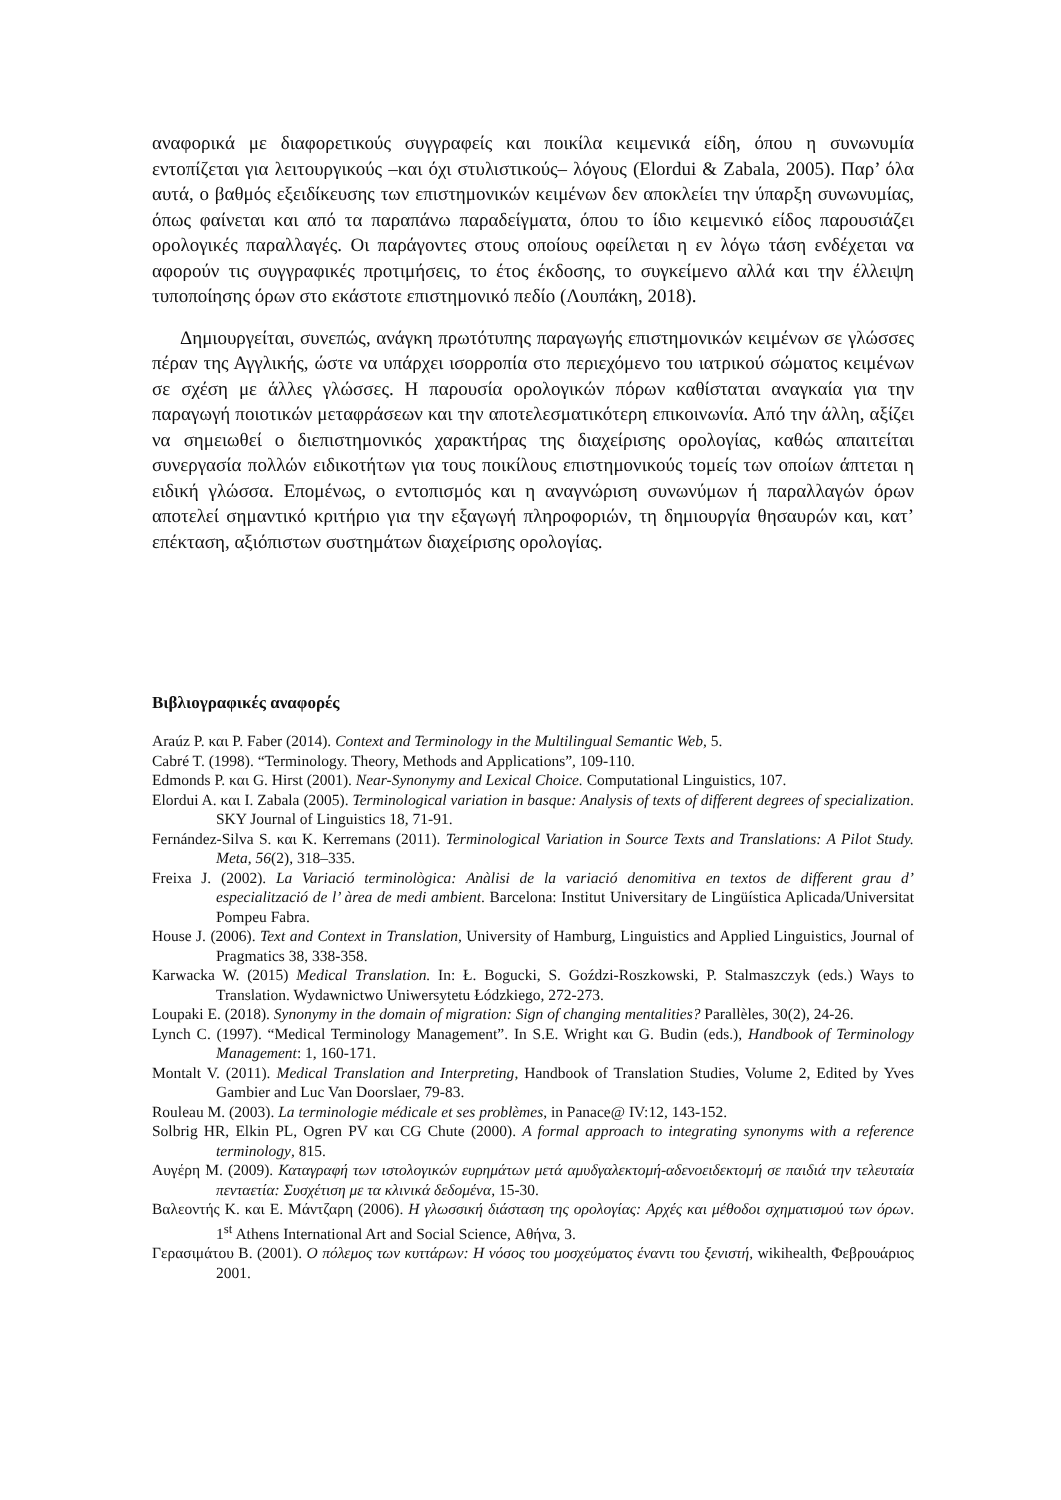αναφορικά με διαφορετικούς συγγραφείς και ποικίλα κειμενικά είδη, όπου η συνωνυμία εντοπίζεται για λειτουργικούς –και όχι στυλιστικούς– λόγους (Elordui & Zabala, 2005). Παρ’ όλα αυτά, ο βαθμός εξειδίκευσης των επιστημονικών κειμένων δεν αποκλείει την ύπαρξη συνωνυμίας, όπως φαίνεται και από τα παραπάνω παραδείγματα, όπου το ίδιο κειμενικό είδος παρουσιάζει ορολογικές παραλλαγές. Οι παράγοντες στους οποίους οφείλεται η εν λόγω τάση ενδέχεται να αφορούν τις συγγραφικές προτιμήσεις, το έτος έκδοσης, το συγκείμενο αλλά και την έλλειψη τυποποίησης όρων στο εκάστοτε επιστημονικό πεδίο (Λουπάκη, 2018).
Δημιουργείται, συνεπώς, ανάγκη πρωτότυπης παραγωγής επιστημονικών κειμένων σε γλώσσες πέραν της Αγγλικής, ώστε να υπάρχει ισορροπία στο περιεχόμενο του ιατρικού σώματος κειμένων σε σχέση με άλλες γλώσσες. Η παρουσία ορολογικών πόρων καθίσταται αναγκαία για την παραγωγή ποιοτικών μεταφράσεων και την αποτελεσματικότερη επικοινωνία. Από την άλλη, αξίζει να σημειωθεί ο διεπιστημονικός χαρακτήρας της διαχείρισης ορολογίας, καθώς απαιτείται συνεργασία πολλών ειδικοτήτων για τους ποικίλους επιστημονικούς τομείς των οποίων άπτεται η ειδική γλώσσα. Επομένως, ο εντοπισμός και η αναγνώριση συνωνύμων ή παραλλαγών όρων αποτελεί σημαντικό κριτήριο για την εξαγωγή πληροφοριών, τη δημιουργία θησαυρών και, κατ’ επέκταση, αξιόπιστων συστημάτων διαχείρισης ορολογίας.
Βιβλιογραφικές αναφορές
Araúz P. και P. Faber (2014). Context and Terminology in the Multilingual Semantic Web, 5.
Cabré T. (1998). “Terminology. Theory, Methods and Applications”, 109-110.
Edmonds P. και G. Hirst (2001). Near-Synonymy and Lexical Choice. Computational Linguistics, 107.
Elordui A. και I. Zabala (2005). Terminological variation in basque: Analysis of texts of different degrees of specialization. SKY Journal of Linguistics 18, 71-91.
Fernández-Silva S. και K. Kerremans (2011). Terminological Variation in Source Texts and Translations: A Pilot Study. Meta, 56(2), 318–335.
Freixa J. (2002). La Variació terminològica: Anàlisi de la variació denomitiva en textos de different grau d’ especialització de l’ àrea de medi ambient. Barcelona: Institut Universitary de Lingüística Aplicada/Universitat Pompeu Fabra.
House J. (2006). Text and Context in Translation, University of Hamburg, Linguistics and Applied Linguistics, Journal of Pragmatics 38, 338-358.
Karwacka W. (2015) Medical Translation. In: Ł. Bogucki, S. Goździ-Roszkowski, P. Stalmaszczyk (eds.) Ways to Translation. Wydawnictwo Uniwersytetu Łódzkiego, 272-273.
Loupaki E. (2018). Synonymy in the domain of migration: Sign of changing mentalities? Parallèles, 30(2), 24-26.
Lynch C. (1997). “Medical Terminology Management”. In S.E. Wright και G. Budin (eds.), Handbook of Terminology Management: 1, 160-171.
Montalt V. (2011). Medical Translation and Interpreting, Handbook of Translation Studies, Volume 2, Edited by Yves Gambier and Luc Van Doorslaer, 79-83.
Rouleau M. (2003). La terminologie médicale et ses problèmes, in Panace@ IV:12, 143-152.
Solbrig HR, Elkin PL, Ogren PV και CG Chute (2000). A formal approach to integrating synonyms with a reference terminology, 815.
Αυγέρη Μ. (2009). Καταγραφή των ιστολογικών ευρημάτων μετά αμυδγαλεκτομή-αδενοειδεκτομή σε παιδιά την τελευταία πενταετία: Συσχέτιση με τα κλινικά δεδομένα, 15-30.
Βαλεοντής Κ. και Ε. Μάντζαρη (2006). Η γλωσσική διάσταση της ορολογίας: Αρχές και μέθοδοι σχηματισμού των όρων. 1<sup>st</sup> Athens International Art and Social Science, Αθήνα, 3.
Γερασιμάτου Β. (2001). Ο πόλεμος των κυττάρων: Η νόσος του μοσχεύματος έναντι του ξενιστή, wikihealth, Φεβρουάριος 2001.